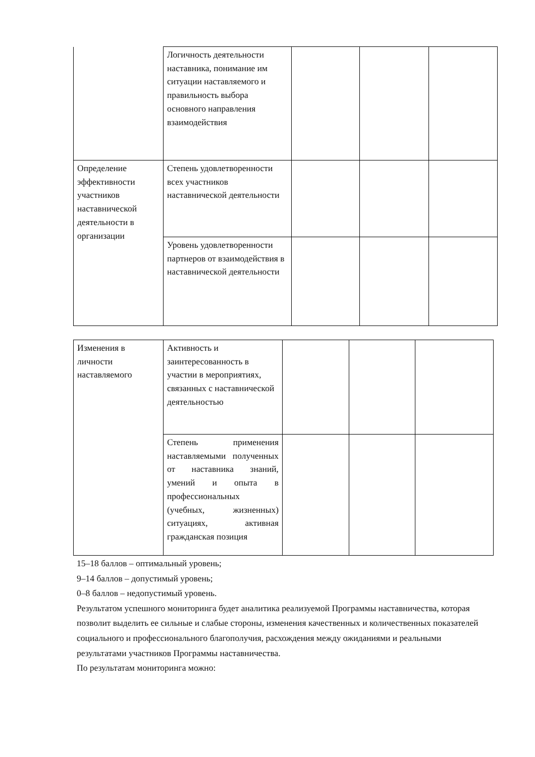| | Логичность деятельности наставника, понимание им ситуации наставляемого и правильность выбора основного направления взаимодействия | | | |
| Определение эффективности участников наставнической деятельности в организации | Степень удовлетворенности всех участников наставнической деятельности | | | |
| | Уровень удовлетворенности партнеров от взаимодействия в наставнической деятельности | | | |
| Изменения в личности наставляемого | Активность и заинтересованность в участии в мероприятиях, связанных с наставнической деятельностью | | | |
| | Степень применения наставляемыми полученных от наставника знаний, умений и опыта в профессиональных (учебных, жизненных) ситуациях, активная гражданская позиция | | | |
15–18 баллов – оптимальный уровень;
9–14 баллов – допустимый уровень;
0–8 баллов – недопустимый уровень.
Результатом успешного мониторинга будет аналитика реализуемой Программы наставничества, которая позволит выделить ее сильные и слабые стороны, изменения качественных и количественных показателей социального и профессионального благополучия, расхождения между ожиданиями и реальными результатами участников Программы наставничества.
По результатам мониторинга можно: